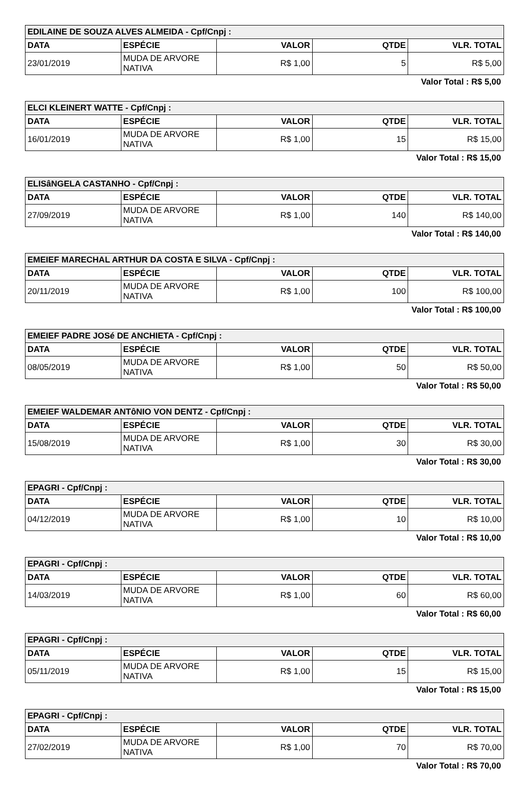| EDILAINE DE SOUZA ALVES ALMEIDA - Cpf/Cnpj : | | | | |
| DATA | ESPÉCIE | VALOR | QTDE | VLR. TOTAL |
| 23/01/2019 | MUDA DE ARVORE NATIVA | R$ 1,00 | 5 | R$ 5,00 |
Valor Total : R$ 5,00
| ELCI KLEINERT WATTE - Cpf/Cnpj : | | | | |
| DATA | ESPÉCIE | VALOR | QTDE | VLR. TOTAL |
| 16/01/2019 | MUDA DE ARVORE NATIVA | R$ 1,00 | 15 | R$ 15,00 |
Valor Total : R$ 15,00
| ELISâNGELA CASTANHO - Cpf/Cnpj : | | | | |
| DATA | ESPÉCIE | VALOR | QTDE | VLR. TOTAL |
| 27/09/2019 | MUDA DE ARVORE NATIVA | R$ 1,00 | 140 | R$ 140,00 |
Valor Total : R$ 140,00
| EMEIEF MARECHAL ARTHUR DA COSTA E SILVA - Cpf/Cnpj : | | | | |
| DATA | ESPÉCIE | VALOR | QTDE | VLR. TOTAL |
| 20/11/2019 | MUDA DE ARVORE NATIVA | R$ 1,00 | 100 | R$ 100,00 |
Valor Total : R$ 100,00
| EMEIEF PADRE JOSé DE ANCHIETA - Cpf/Cnpj : | | | | |
| DATA | ESPÉCIE | VALOR | QTDE | VLR. TOTAL |
| 08/05/2019 | MUDA DE ARVORE NATIVA | R$ 1,00 | 50 | R$ 50,00 |
Valor Total : R$ 50,00
| EMEIEF WALDEMAR ANTôNIO VON DENTZ - Cpf/Cnpj : | | | | |
| DATA | ESPÉCIE | VALOR | QTDE | VLR. TOTAL |
| 15/08/2019 | MUDA DE ARVORE NATIVA | R$ 1,00 | 30 | R$ 30,00 |
Valor Total : R$ 30,00
| EPAGRI - Cpf/Cnpj : | | | | |
| DATA | ESPÉCIE | VALOR | QTDE | VLR. TOTAL |
| 04/12/2019 | MUDA DE ARVORE NATIVA | R$ 1,00 | 10 | R$ 10,00 |
Valor Total : R$ 10,00
| EPAGRI - Cpf/Cnpj : | | | | |
| DATA | ESPÉCIE | VALOR | QTDE | VLR. TOTAL |
| 14/03/2019 | MUDA DE ARVORE NATIVA | R$ 1,00 | 60 | R$ 60,00 |
Valor Total : R$ 60,00
| EPAGRI - Cpf/Cnpj : | | | | |
| DATA | ESPÉCIE | VALOR | QTDE | VLR. TOTAL |
| 05/11/2019 | MUDA DE ARVORE NATIVA | R$ 1,00 | 15 | R$ 15,00 |
Valor Total : R$ 15,00
| EPAGRI - Cpf/Cnpj : | | | | |
| DATA | ESPÉCIE | VALOR | QTDE | VLR. TOTAL |
| 27/02/2019 | MUDA DE ARVORE NATIVA | R$ 1,00 | 70 | R$ 70,00 |
Valor Total : R$ 70,00